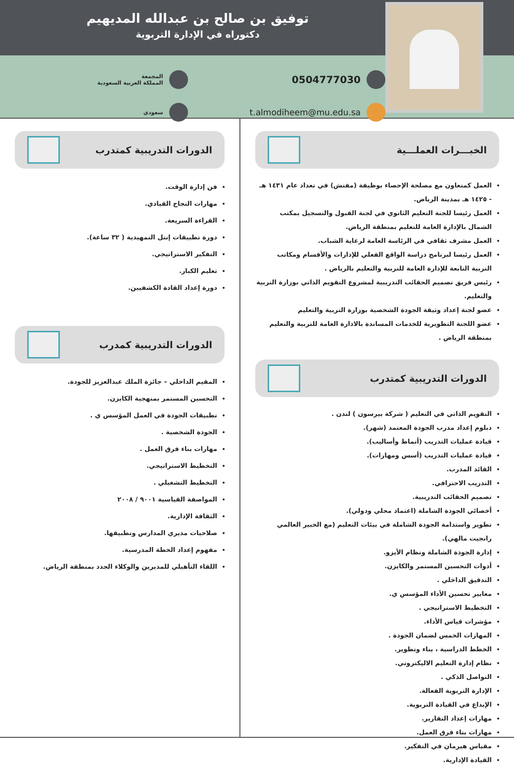توفيق بن صالح بن عبدالله المديهيم
دكتوراه في الإدارة التربوية
0504777030
t.almodiheem@mu.edu.sa
المجمعة
المملكة العربية السعودية
سعودي
الخبـــرات العملـــية
العمل كمتعاون مع مصلحة الإحصاء بوظيفة (مفتش) في تعداد عام ١٤٣١ هـ - ١٤٢٥ هـ بمدينة الرياض.
العمل رئيسا للجنة التعليم الثانوي في لجنة القبول والتسجيل بمكتب الشمال بالإدارة العامة للتعليم بمنطقة الرياض.
العمل مشرف ثقافي في الرئاسة العامة لرعاية الشباب.
العمل رئيسا لبرنامج دراسة الواقع الفعلي للإدارات والأقسام ومكاتب التربية التابعة للإدارة العامة للتربية والتعليم بالرياض .
رئيس فريق تصميم الحقائب التدريبية لمشروع التقويم الذاتي بوزارة التربية والتعليم.
عضو لجنة إعداد وثيقة الجودة الشخصية بوزارة التربية والتعليم
عضو اللجنة التطويرية للخدمات المساندة بالادارة العامة للتربية والتعليم بمنطقة الرياض .
الدورات التدريبية كمتدرب
التقويم الذاتي في التعليم ( شركة بيرسون ) لندن .
دبلوم إعداد مدرب الجودة المعتمد (شهر).
قيادة عمليات التدريب (أنماط وأساليب).
قيادة عمليات التدريب (أسس ومهارات).
القائد المدرب.
التدريب الاحترافي.
تصميم الحقائب التدريبية.
أخصائي الجودة الشاملة (اعتماد محلي ودولي).
تطوير واستدامة الجودة الشاملة في بيئات التعليم (مع الخبير العالمي رانجيت مالهي).
إدارة الجودة الشاملة ونظام الأيزو.
أدوات التحسين المستمر والكايزن.
التدقيق الداخلي .
معايير تحسين الأداء المؤسس ي.
التخطيط الاستراتيجي .
مؤشرات قياس الأداء.
المهارات الخمس لضمان الجودة .
الخطط الدراسية ، بناء وتطوير.
نظام إدارة التعليم الاليكتروني.
التواصل الذكي .
الإدارة التربوية الفعالة.
الإبداع في القيادة التربوية.
مهارات إعداد التقارير.
مهارات بناء فرق العمل.
مقياس هيرمان في التفكير.
القيادة الإدارية.
الدورات التدريبية كمتدرب
فن إدارة الوقت.
مهارات النجاح القيادي.
القراءة السريعة.
دورة تطبيقات إنتل التمهيدية ( ٣٢ ساعة).
التفكير الاستراتيجي.
تعليم الكبار.
دورة إعداد القادة الكشفيين.
الدورات التدريبية كمدرب
المقيم الداخلي – جائزة الملك عبدالعزيز للجودة.
التحسين المستمر بمنهجية الكايزن.
تطبيقات الجودة في العمل المؤسس ي .
الجودة الشخصية .
مهارات بناء فرق العمل .
التخطيط الاستراتيجي.
التخطيط التشغيلي .
المواصفة القياسية ٩٠٠١ / ٢٠٠٨
الثقافة الإدارية.
صلاحيات مديري المدارس وتطبيقها.
مفهوم إعداد الخطة المدرسية.
اللقاء التأهيلي للمديرين والوكلاء الجدد بمنطقة الرياض.